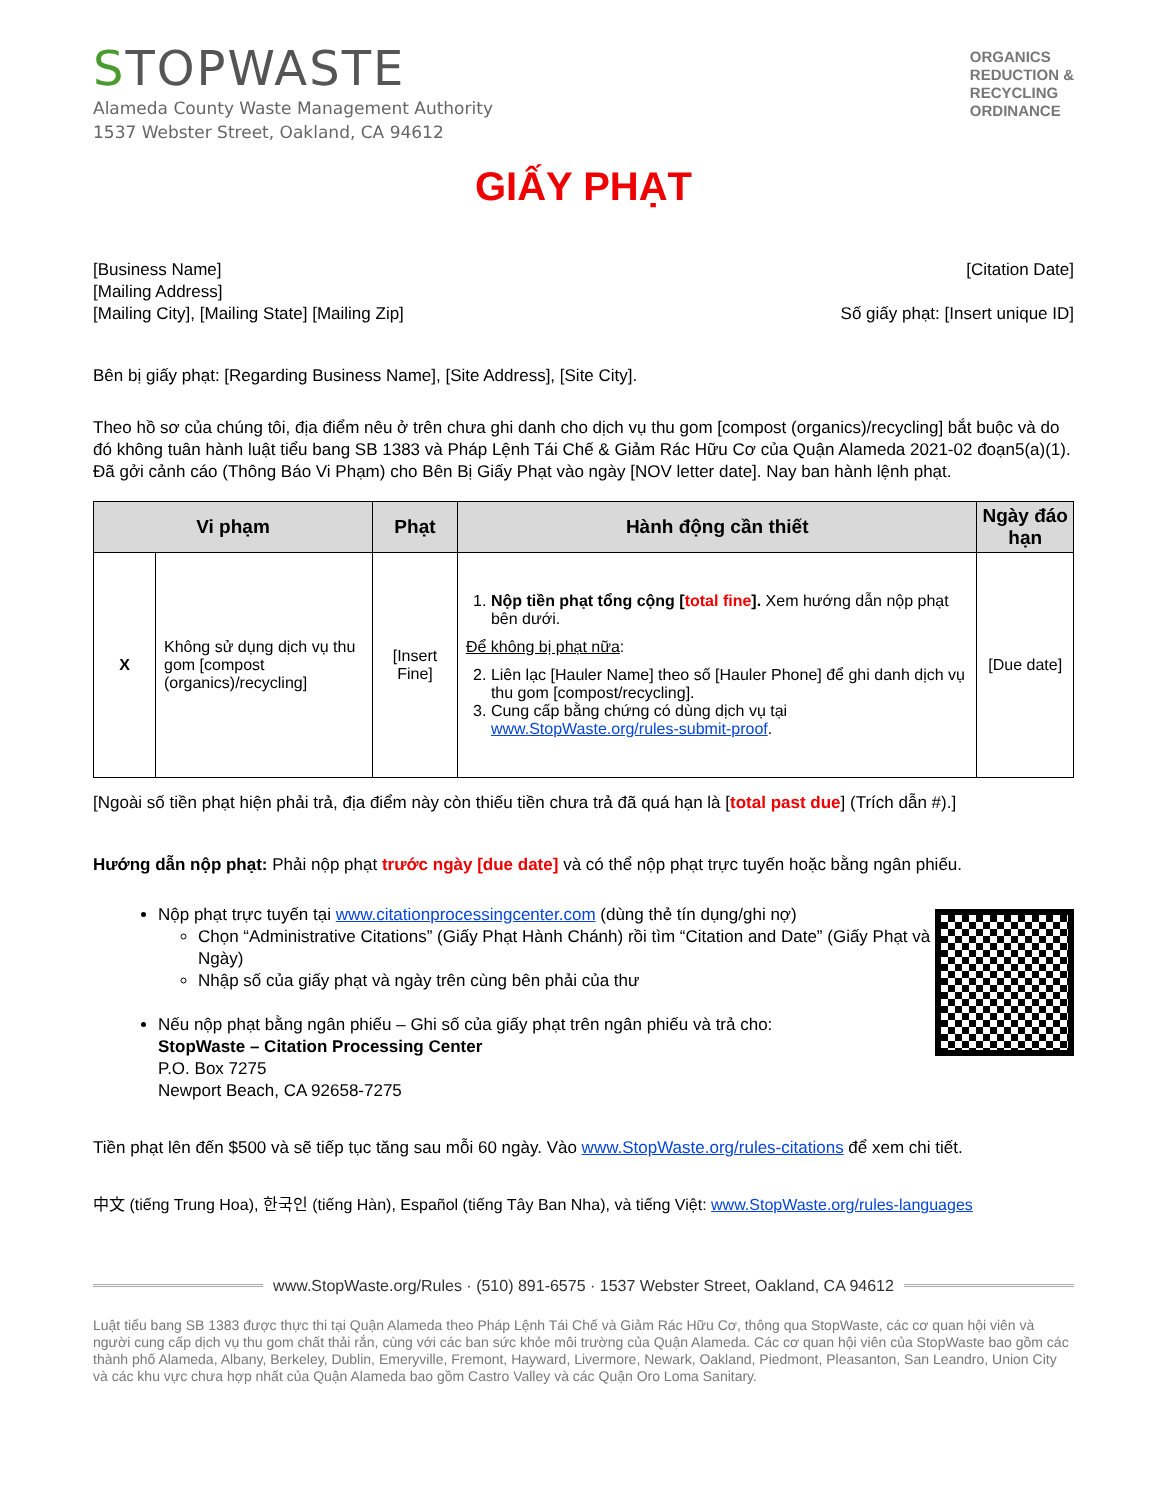STOPWASTE
Alameda County Waste Management Authority
1537 Webster Street, Oakland, CA 94612
ORGANICS
REDUCTION &
RECYCLING
ORDINANCE
GIẤY PHẠT
[Business Name]
[Mailing Address]
[Mailing City], [Mailing State] [Mailing Zip]
[Citation Date]
Số giấy phạt: [Insert unique ID]
Bên bị giấy phạt: [Regarding Business Name], [Site Address], [Site City].
Theo hồ sơ của chúng tôi, địa điểm nêu ở trên chưa ghi danh cho dịch vụ thu gom [compost (organics)/recycling] bắt buộc và do đó không tuân hành luật tiểu bang SB 1383 và Pháp Lệnh Tái Chế & Giảm Rác Hữu Cơ của Quận Alameda 2021-02 đoạn5(a)(1). Đã gởi cảnh cáo (Thông Báo Vi Phạm) cho Bên Bị Giấy Phạt vào ngày [NOV letter date]. Nay ban hành lệnh phạt.
| Vi phạm | | Phạt | Hành động cần thiết | Ngày đáo hạn |
| --- | --- | --- | --- | --- |
| X | Không sử dụng dịch vụ thu gom [compost (organics)/recycling] | [Insert Fine] | 1. Nộp tiền phạt tổng cộng [ total fine ]. Xem hướng dẫn nộp phạt bên dưới. Để không bị phạt nữa : 2. Liên lạc [Hauler Name] theo số [Hauler Phone] để ghi danh dịch vụ thu gom [compost/recycling]. 3. Cung cấp bằng chứng có dùng dịch vụ tại www.StopWaste.org/rules-submit-proof . | [Due date] |
[Ngoài số tiền phạt hiện phải trả, địa điểm này còn thiếu tiền chưa trả đã quá hạn là [total past due] (Trích dẫn #).]
Hướng dẫn nộp phạt: Phải nộp phạt trước ngày [due date] và có thể nộp phạt trực tuyến hoặc bằng ngân phiếu.
Nộp phạt trực tuyến tại www.citationprocessingcenter.com (dùng thẻ tín dụng/ghi nợ)
Chọn “Administrative Citations” (Giấy Phạt Hành Chánh) rồi tìm “Citation and Date” (Giấy Phạt và Ngày)
Nhập số của giấy phạt và ngày trên cùng bên phải của thư
Nếu nộp phạt bằng ngân phiếu – Ghi số của giấy phạt trên ngân phiếu và trả cho:
StopWaste – Citation Processing Center
P.O. Box 7275
Newport Beach, CA 92658-7275
Tiền phạt lên đến $500 và sẽ tiếp tục tăng sau mỗi 60 ngày. Vào www.StopWaste.org/rules-citations để xem chi tiết.
中文 (tiếng Trung Hoa), 한국인 (tiếng Hàn), Español (tiếng Tây Ban Nha), và tiếng Việt: www.StopWaste.org/rules-languages
www.StopWaste.org/Rules · (510) 891-6575 · 1537 Webster Street, Oakland, CA 94612
Luật tiểu bang SB 1383 được thực thi tại Quận Alameda theo Pháp Lệnh Tái Chế và Giảm Rác Hữu Cơ, thông qua StopWaste, các cơ quan hội viên và người cung cấp dịch vụ thu gom chất thải rắn, cùng với các ban sức khỏe môi trường của Quận Alameda. Các cơ quan hội viên của StopWaste bao gồm các thành phố Alameda, Albany, Berkeley, Dublin, Emeryville, Fremont, Hayward, Livermore, Newark, Oakland, Piedmont, Pleasanton, San Leandro, Union City và các khu vực chưa hợp nhất của Quận Alameda bao gồm Castro Valley và các Quận Oro Loma Sanitary.